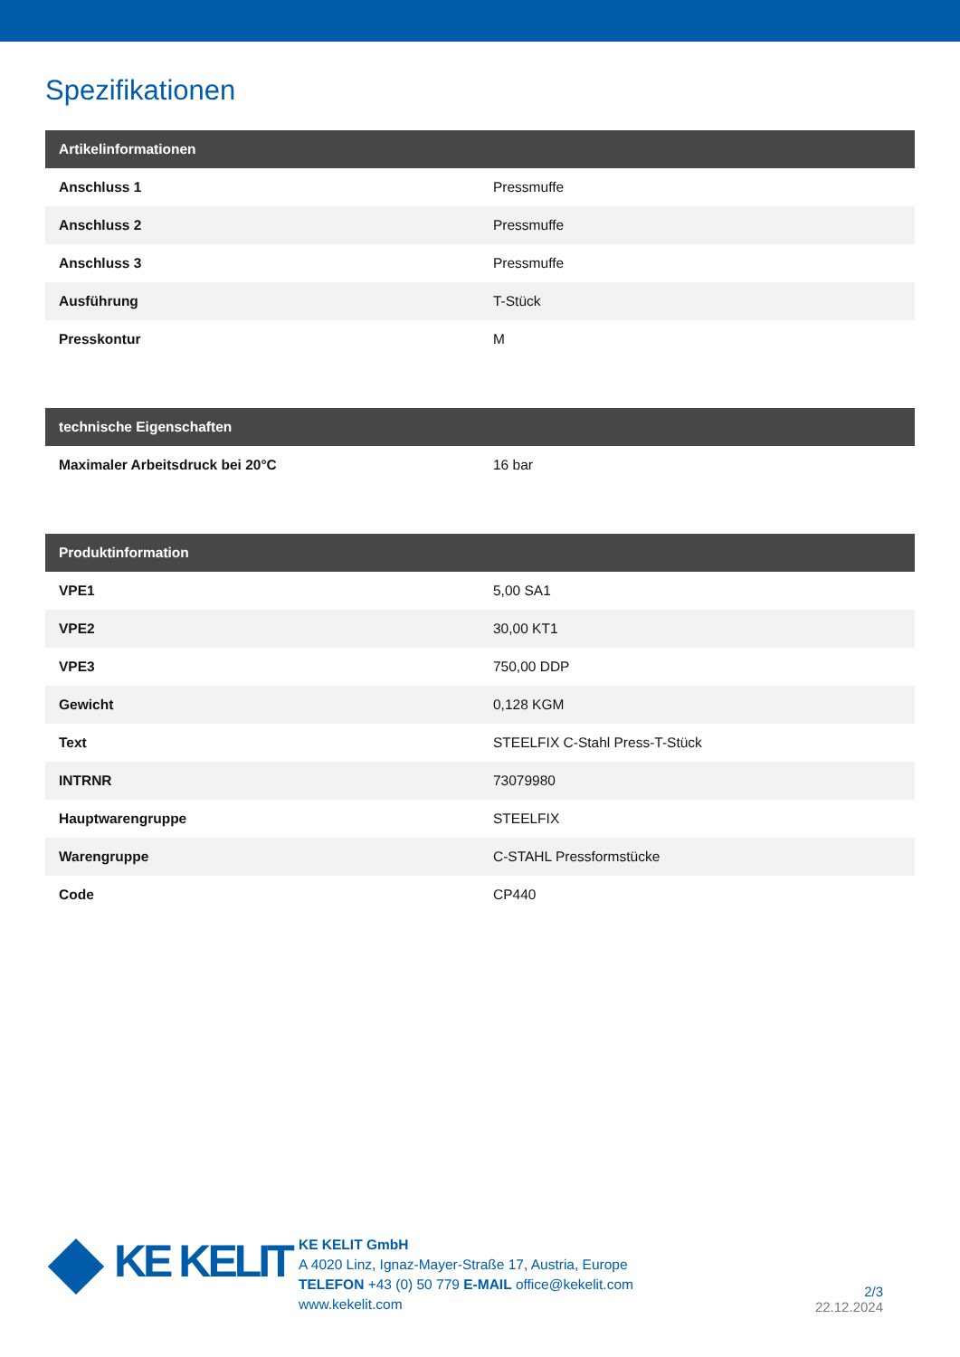Spezifikationen
| Artikelinformationen | |
| --- | --- |
| Anschluss 1 | Pressmuffe |
| Anschluss 2 | Pressmuffe |
| Anschluss 3 | Pressmuffe |
| Ausführung | T-Stück |
| Presskontur | M |
| technische Eigenschaften | |
| --- | --- |
| Maximaler Arbeitsdruck bei 20°C | 16 bar |
| Produktinformation | |
| --- | --- |
| VPE1 | 5,00 SA1 |
| VPE2 | 30,00 KT1 |
| VPE3 | 750,00 DDP |
| Gewicht | 0,128 KGM |
| Text | STEELFIX C-Stahl Press-T-Stück |
| INTRNR | 73079980 |
| Hauptwarengruppe | STEELFIX |
| Warengruppe | C-STAHL Pressformstücke |
| Code | CP440 |
KE KELIT
KE KELIT GmbH
A 4020 Linz, Ignaz-Mayer-Straße 17, Austria, Europe
TELEFON +43 (0) 50 779 E-MAIL office@kekelit.com
www.kekelit.com
2/3
22.12.2024